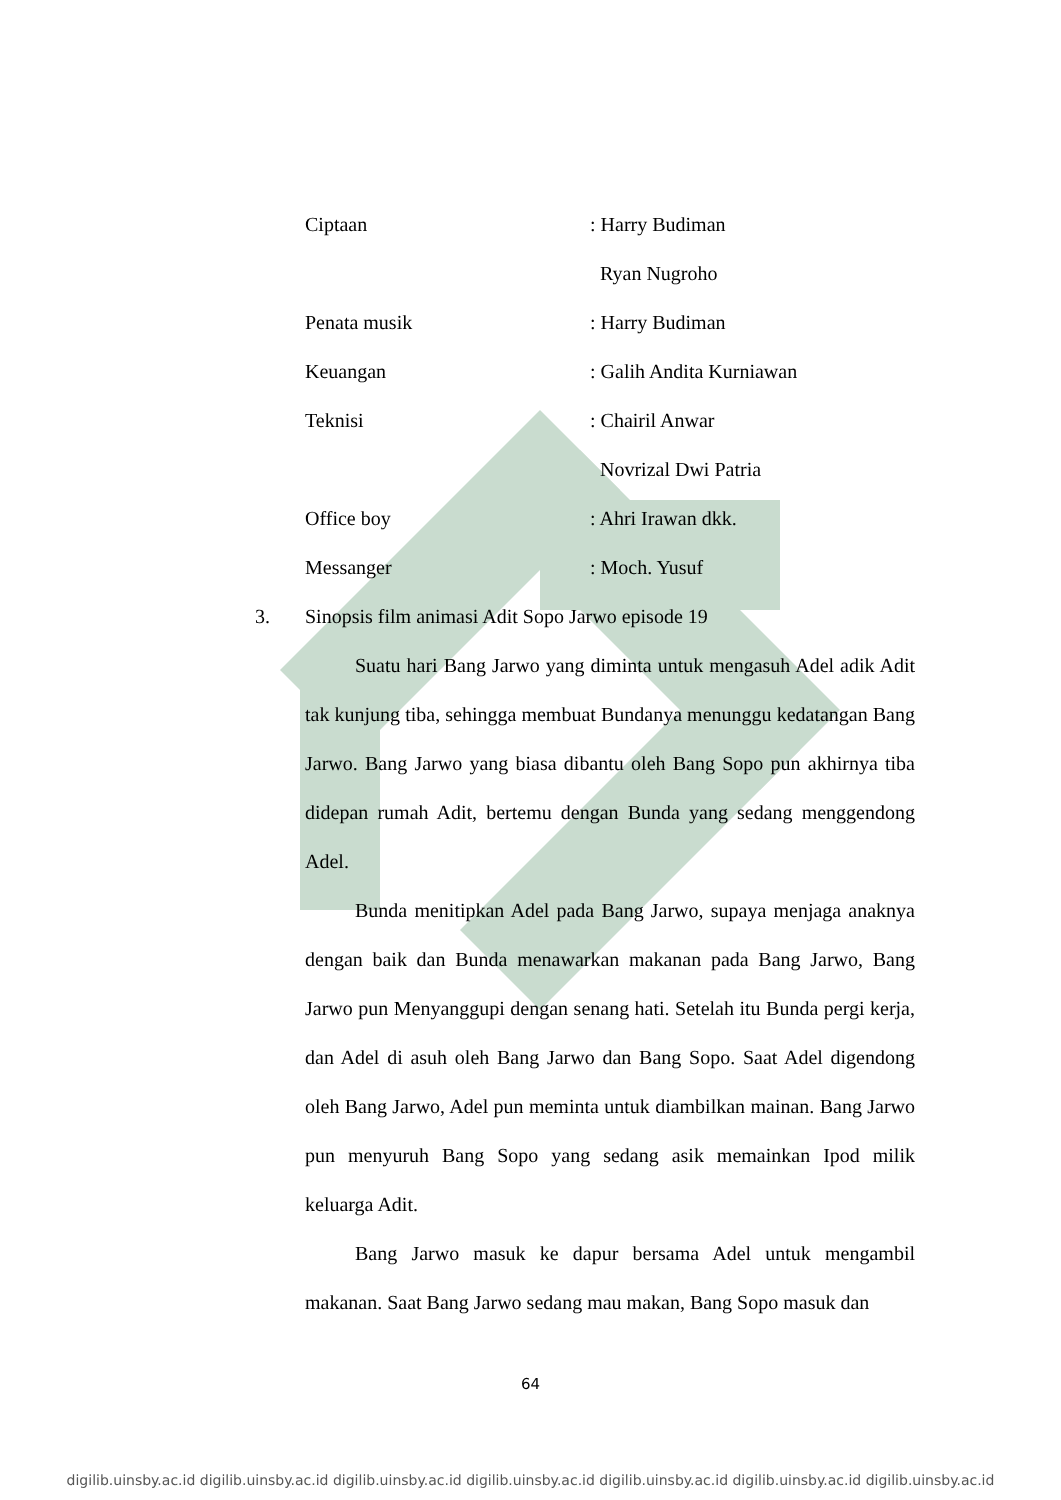Ciptaan: Harry Budiman
Ryan Nugroho
Penata musik: Harry Budiman
Keuangan: Galih Andita Kurniawan
Teknisi: Chairil Anwar
Novrizal Dwi Patria
Office boy: Ahri Irawan dkk.
Messanger: Moch. Yusuf
3. Sinopsis film animasi Adit Sopo Jarwo episode 19
Suatu hari Bang Jarwo yang diminta untuk mengasuh Adel adik Adit tak kunjung tiba, sehingga membuat Bundanya menunggu kedatangan Bang Jarwo. Bang Jarwo yang biasa dibantu oleh Bang Sopo pun akhirnya tiba didepan rumah Adit, bertemu dengan Bunda yang sedang menggendong Adel.
Bunda menitipkan Adel pada Bang Jarwo, supaya menjaga anaknya dengan baik dan Bunda menawarkan makanan pada Bang Jarwo, Bang Jarwo pun Menyanggupi dengan senang hati. Setelah itu Bunda pergi kerja, dan Adel di asuh oleh Bang Jarwo dan Bang Sopo. Saat Adel digendong oleh Bang Jarwo, Adel pun meminta untuk diambilkan mainan. Bang Jarwo pun menyuruh Bang Sopo yang sedang asik memainkan Ipod milik keluarga Adit.
Bang Jarwo masuk ke dapur bersama Adel untuk mengambil makanan. Saat Bang Jarwo sedang mau makan, Bang Sopo masuk dan
64
digilib.uinsby.ac.id digilib.uinsby.ac.id digilib.uinsby.ac.id digilib.uinsby.ac.id digilib.uinsby.ac.id digilib.uinsby.ac.id digilib.uinsby.ac.id